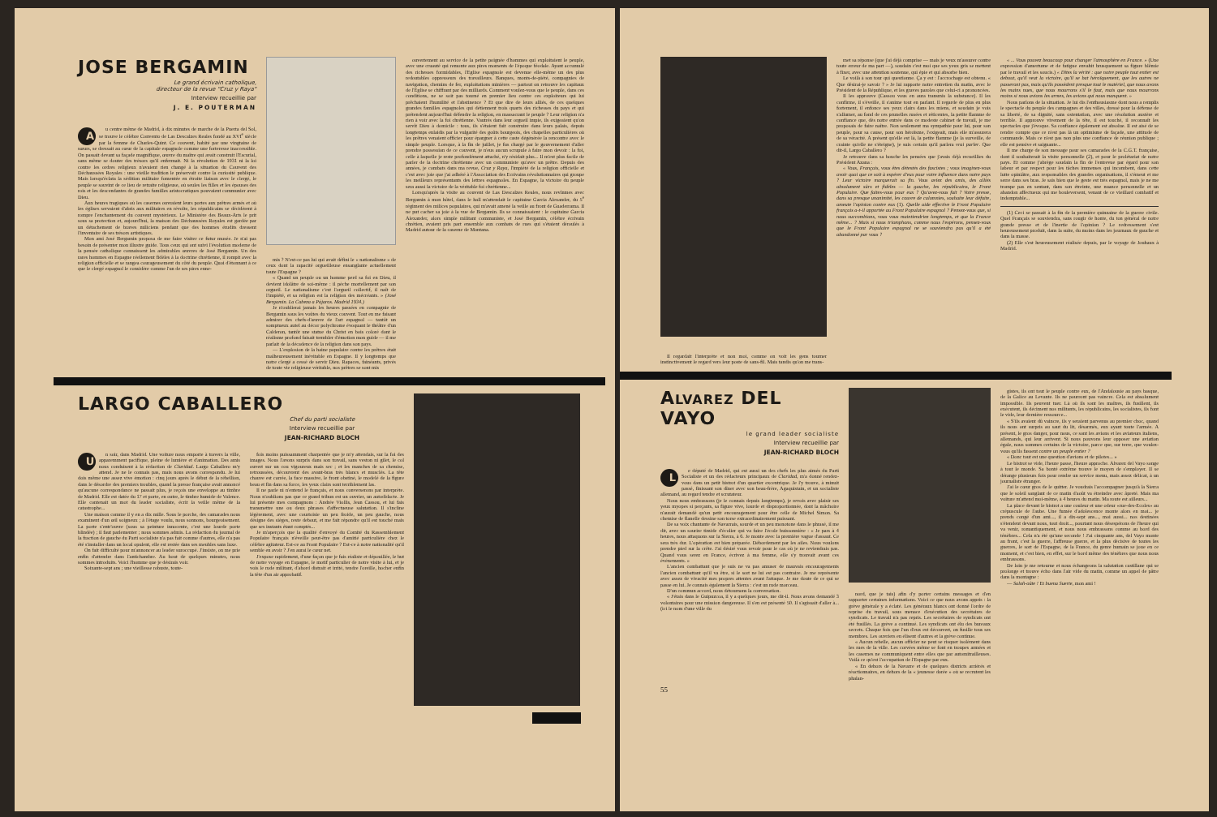JOSE BERGAMIN
Le grand écrivain catholique,
directeur de la revue "Cruz y Raya"
Interview recueillie par
J. E. POUTERMAN
Au centre même de Madrid, à dix minutes de marche de la Puerta del Sol, se trouve le célèbre Convento de Las Descalzes Reales fondé au XVI<sup>e</sup> siècle par la femme de Charles-Quint. Ce couvent, habité par une vingtaine de sœurs, se dressait au cœur de la capitale espagnole comme une forteresse inaccessible. On passait devant sa façade magnifique, œuvre du maître qui avait construit l'Escurial, sans même se douter des trésors qu'il enfermait. Ni la révolution de 1931 ni la loi contre les ordres religieux n'avaient rien changé à la situation du Couvent des Déchaussées Royales : une vieille tradition le préservait contre la curiosité publique. Mais lorsqu'éclata la sédition militaire fomentée en étroite liaison avec le clergé, le peuple se souvint de ce lieu de retraite religieuse, où seules les filles et les épouses des rois et les descendantes de grandes familles aristocratiques pouvaient communier avec Dieu.
Aux heures tragiques où les casernes ouvraient leurs portes aux prêtres armés et où les églises servaient d'abris aux militaires en révolte, les républicains se décidèrent à rompre l'enchantement du couvent mystérieux. Le Ministère des Beaux-Arts le prit sous sa protection et, aujourd'hui, la maison des Déchaussées Royales est gardée par un détachement de braves miliciens pendant que des hommes érudits dressent l'inventaire de ses trésors artistiques.
Mon ami José Bergamin proposa de me faire visiter ce futur musée. Je n'ai pas besoin de présenter mon illustre guide. Tous ceux qui ont suivi l'évolution moderne de la pensée catholique connaissent les admirables œuvres de José Bergamin. Un des rares hommes en Espagne réellement fidèles à la doctrine chrétienne, il rompit avec la religion officielle et se rangea courageusement du côté du peuple. Quoi d'étonnant à ce que le clergé espagnol le considère comme l'un de ses pires enne-
mis ? N'est-ce pas lui qui avait défini le « nationalisme » de ceux dont la rapacité orgueilleuse ensanglante actuellement toute l'Espagne ?
« Quand un peuple ou un homme perd sa foi en Dieu, il devient idolâtre de soi-même : il pèche mortellement par son orgueil. Le nationalisme c'est l'orgueil collectif, il naît de l'impiété, et sa religion est la religion des mécréants. » (José Bergamin. La Cabeza a Pájaros. Madrid 1934.)
Je n'oublierai jamais les heures passées en compagnie de Bergamin sous les voûtes du vieux couvent. Tout en me faisant admirer des chefs-d'œuvre de l'art espagnol — tantôt un somptueux autel au décor polychrome évoquant le théâtre d'un Calderon, tantôt une statue du Christ en bois coloré dont le réalisme profond faisait trembler d'émotion mon guide — il me parlait de la décadence de la religion dans son pays.
— L'explosion de la haine populaire contre les prêtres était malheureusement inévitable en Espagne. Il y longtemps que notre clergé a cessé de servir Dieu. Rapaces, fainéants, privés de toute vie religieuse véritable, nos prêtres se sont mis
ouvertement au service de la petite poignée d'hommes qui exploitaient le peuple, avec une cruauté qui remonte aux pires moments de l'époque féodale. Ayant accumulé des richesses formidables, l'Eglise espagnole est devenue elle-même un des plus redoutables oppresseurs des travailleurs. Banques, monts-de-piété, compagnies de navigation, chemins de fer, exploitations minières — partout on retrouve les capitaux de l'Eglise se chiffrant par des milliards. Comment voulez-vous que le peuple, dans ces conditions, ne se soit pas tourné en premier lieu contre ces exploiteurs qui lui prêchaient l'humilité et l'abstinence ? Et que dire de leurs alliés, de ces quelques grandes familles espagnoles qui détiennent trois quarts des richesses du pays et qui prétendent aujourd'hui défendre la religion, en massacrant le peuple ? Leur religion n'a rien à voir avec la foi chrétienne. Vautrés dans leur orgueil impie, ils exigeaient qu'on servît Dieu à domicile : tous, ils s'étaient fait construire dans leurs palais, depuis longtemps enlaidis par la vulgarité des goûts bourgeois, des chapelles particulières où les prêtres venaient officier pour épargner à cette caste dégénérée la rencontre avec le simple peuple. Lorsque, à la fin de juillet, je fus chargé par le gouvernement d'aller prendre possession de ce couvent, je n'eus aucun scrupule à faire mon devoir : la foi, celle à laquelle je reste profondément attaché, n'y résidait plus... Il m'est plus facile de parler de la doctrine chrétienne avec un communiste qu'avec un prêtre. Depuis des années, je combats dans ma revue, Cruz y Raya, l'impiété de la religion officielle et c'est avec joie que j'ai adhéré à l'Association des Ecrivains révolutionnaires qui groupe les meilleurs représentants des lettres espagnoles. En Espagne, la victoire du peuple sera aussi la victoire de la véritable foi chrétienne...
Lorsqu'après la visite au couvent de Las Descalzes Reales, nous revînmes avec Bergamin à mon hôtel, dans le hall m'attendait le capitaine Garcia Alexander, du 5<sup>e</sup> régiment des milices populaires, qui m'avait amené la veille au front de Guaderrama. Il ne put cacher sa joie à la vue de Bergamin. Ils se connaissaient : le capitaine Garcia Alexander, alors simple militant communiste, et José Bergamin, célèbre écrivain chrétien, avaient pris part ensemble aux combats de rues qui s'étaient déroulés à Madrid autour de la caserne de Montana.
LARGO CABALLERO
Chef du parti socialiste
Interview recueillie par
JEAN-RICHARD BLOCH
Un soir, dans Madrid. Une voiture nous emporte à travers la ville, apparemment pacifique, pleine de lumière et d'animation. Des amis nous conduisent à la rédaction de Claridad. Largo Caballero m'y attend. Je ne le connais pas, mais nous avons correspondu. Je lui dois même une assez vive émotion : cinq jours après le début de la rébellion, dans le désordre des premiers troubles, quand la presse française avait annoncé qu'aucune correspondance ne passait plus, je reçois une enveloppe au timbre de Madrid. Elle est datée du 17 et porte, en outre, le timbre humide de Valence. Elle contenait un mot du leader socialiste, écrit la veille même de la catastrophe...
Une maison comme il y en a dix mille. Sous le porche, des camarades nous examinent d'un œil soigneux ; à l'étage voulu, nous sonnons, bourgeoisement. La porte s'entr'ouvre (sous sa peinture innocente, c'est une lourde porte blindée) ; il faut parlementer ; nous sommes admis. La rédaction du journal de la fraction de gauche du Parti socialiste n'a pas fait comme d'autres, elle n'a pas été s'installer dans un local opulent, elle est restée dans ses meubles sans luxe.
On fait difficulté pour m'annoncer au leader suroccupé. J'insiste, on me prie enfin d'attendre dans l'antichambre. Au bout de quelques minutes, nous sommes introduits. Voici l'homme que je désirais voir.
Soixante-sept ans ; une vieillesse robuste, toute-
fois moins puissamment charpentée que je m'y attendais, sur la foi des images. Nous l'avons surpris dans son travail, sans veston ni gilet, le col ouvert sur un cou vigoureux mais sec ; et les manches de sa chemise, retroussées, découvrent des avant-bras très blancs et musclés. La tête chauve est carrée, la face massive, le front obstiné, le modelé de la figure beau et fin dans sa force, les yeux clairs sont terriblement las.
Il ne parle ni n'entend le français, et nous converserons par interprète. Nous n'oublions pas que ce grand tribun est un ouvrier, un autodidacte. Je lui présente mes compagnons : Andrée Viollis, Jean Cassou, et lui fais transmettre une ou deux phrases d'affectueuse salutation. Il s'incline légèrement, avec une courtoisie un peu froide, un peu gauche, nous désigne des sièges, reste debout, et me fait répondre qu'il est touché mais que ses instants étant comptés...
Je m'aperçois que la qualité d'envoyé du Comité du Rassemblement Populaire français n'éveille peut-être pas d'amitié particulière chez le célèbre agitateur. Est-ce au Front Populaire ? Est-ce à notre nationalité qu'il semble en avoir ? J'en aurai le cœur net.
J'expose rapidement, d'une façon que je fais réaliste et dépouillée, le but de notre voyage en Espagne, le motif particulier de notre visite à lui, et je vois le rude militant, d'abord distrait et irrité, tendre l'oreille, hocher enfin la tête d'un air approbatif.
Il regardait l'interprète et non moi, comme on voit les gens tourner instinctivement le regard vers leur poste de sans-fil. Mais tandis qu'on me trans-
met sa réponse (que j'ai déjà comprise — mais je veux m'assurer contre toute erreur de ma part —), soudain c'est moi que ses yeux gris se mettent à fixer, avec une attention soutenue, qui épie et qui absorbe bien.
Le voilà à son tour qui questionne. Ça y est : l'accrochage est obtenu. « Que désirai-je savoir ? » Je lui rapporte notre entretien du matin, avec le Président de la République, et les graves paroles que celui-ci a prononcées.
Il les approuve (Cassou vous en aura transmis la substance). Il les confirme, il s'éveille, il s'anime tout en parlant. Il regarde de plus en plus fortement, il enfonce ses yeux clairs dans les miens, et soudain je vois s'allumer, au fond de ces prunelles rusées et réticentes, la petite flamme de confiance que, dès notre entrée dans ce modeste cabinet de travail, je me proposais de faire naître. Non seulement ma sympathie pour lui, pour son peuple, pour sa cause, pour son héroïsme, l'exigeait, mais elle m'assurera de sa véracité. A présent qu'elle est là, la petite flamme (je la surveille, de crainte qu'elle ne s'éteigne), je suis certain qu'il parlera vrai parler. Que dit-il, Largo Caballero ?
Je retrouve dans sa bouche les pensées que j'avais déjà recueillies du Président Azana :
« Vous, Français, vous êtes détestés des fascistes ; vous imaginez-vous avoir quoi que ce soit à espérer d'eux pour votre influence dans notre pays ? Leur victoire marquerait sa fin. Vous aviez des amis, des alliés absolument sûrs et fidèles — la gauche, les républicains, le Front Populaire. Que faites-vous pour eux ? Qu'avez-vous fait ? Votre presse, dans sa presque unanimité, les couvre de calomnies, souhaite leur défaite, ameute l'opinion contre eux (1). Quelle aide effective le Front Populaire français a-t-il apportée au Front Populaire espagnol ? Pensez-vous que, si nous succombions, vous vous maintiendriez longtemps, et que la France même... ? Mais si nous triomphons, comme nous l'espérons, pensez-vous que le Front Populaire espagnol ne se souviendra pas qu'il a été abandonné par vous ?
« ... Vous pouvez beaucoup pour changer l'atmosphère en France. » (Une expression d'amertume et de fatigue envahit brusquement sa figure blêmie par le travail et les soucis.) « Dites la vérité : que notre peuple tout entier est debout, qu'il veut la victoire, qu'il se bat héroïquement, que les autres ne passeront pas, mais qu'ils possèdent presque tout le matériel, que nous avons les mains nues, que nous mourrons s'il le faut, mais que nous mourrons moins si nous avions les armes, les avions qui nous manquent. »
Nous parlons de la situation. Je lui dis l'enthousiasme dont nous a remplis le spectacle du peuple des campagnes et des villes, dressé pour la défense de sa liberté, de sa dignité, sans ostentation, avec une résolution austère et terrible. Il approuve vivement de la tête, il est touché, il reconnaît les spectacles que j'évoque. Sa confiance également est absolue. Il est aisé de se rendre compte que ce n'est pas là un optimisme de façade, une attitude de commande. Mais ce n'est pas non plus une confiance de réunion publique ; elle est pensive et saignante...
Il me charge de son message pour ses camarades de la C.G.T. française, dont il souhaiterait la visite personnelle (2), et pour le prolétariat de notre pays. Et comme j'abrège soudain la fin de l'entrevue par égard pour son labeur et par respect pour les tâches immenses qui incombent, dans cette lutte opiniâtre, aux responsables des grandes organisations, il s'émeut et me serre dans ses bras. Je sais bien que le geste est très espagnol, mais je ne me trompe pas en sentant, dans son étreinte, une nuance personnelle et un abandon affectueux qui me bouleversent, venant de ce vieillard combatif et indomptable...
(1) Ceci se passait à la fin de la première quinzaine de la guerre civile. Quel Français se souviendra, sans rougir de honte, du ton général de notre grande presse et de l'inertie de l'opinion ? Le redressement s'est heureusement produit, dans la suite, du moins dans les journaux de gauche et dans la masse.
(2) Elle s'est heureusement réalisée depuis, par le voyage de Jouhaux à Madrid.
ALVAREZ DEL VAYO
le grand leader socialiste
Interview recueillie par
JEAN-RICHARD BLOCH
Le député de Madrid, qui est aussi un des chefs les plus aimés du Parti Socialiste et un des rédacteurs principaux de Claridad, m'a donné rendez-vous dans un petit bistrot d'un quartier excentrique. Je l'y trouve, à minuit passé, finissant son dîner avec son beau-frère, Agaquistain, et un socialiste allemand, au regard tendre et scrutateur.
Nous nous embrassons (je le connais depuis longtemps), je revois avec plaisir ses yeux myopes si perçants, sa figure vive, lourde et disproportionnée, dont la mâchoire n'aurait demandé qu'un petit encouragement pour être celle de Michel Simon. Sa chemise de flanelle dessine son torse extraordinairement puissant.
De sa voix chantante de Navarrais, sourde et un peu monotone dans le phrasé, il me dit, avec un sourire timide d'écolier qui va faire l'école buissonnière : « Je pars à 4 heures, nous attaquons sur la Sierra, à 6. Je monte avec la première vague d'assaut. Ce sera très dur. L'opération est bien préparée. Débordement par les ailes. Nous voulons prendre pied sur la crête. J'ai désiré vous revoir pour le cas où je ne reviendrais pas. Quand vous serez en France, écrivez à ma femme, elle s'y trouvait avant ces événements. »
L'ancien combattant que je suis ne va pas amuser de mauvais encouragements l'ancien combattant qu'il va être, si le sort ne lui est pas contraire. Je me représente avec assez de vivacité mes propres attentes avant l'attaque. Je me doute de ce qui se passe en lui. Je connais également la Sierra : c'est un rude morceau.
D'un commun accord, nous détournons la conversation.
« J'étais dans le Guipuzcoa, il y a quelques jours, me dit-il. Nous avons demandé 3 volontaires pour une mission dangereuse. Il s'en est présenté 50. Il s'agissait d'aller à... (ici le nom d'une ville du
nord, que je tais) afin d'y porter certains messages et d'en rapporter certaines informations. Voici ce que nous avons appris : la grève générale y a éclaté. Les généraux blancs ont donné l'ordre de reprise du travail, sous menace d'exécution des secrétaires de syndicats. Le travail n'a pas repris. Les secrétaires de syndicats ont été fusillés. La grève a continué. Les syndicats ont élu des bureaux secrets. Chaque fois que l'un d'eux est découvert, on fusille tous ses membres. Les ouvriers en élisent d'autres et la grève continue.
« Aucun rebelle, aucun officier ne peut se risquer isolément dans les rues de la ville. Les corvées même se font en troupes armées et les casernes ne communiquent entre elles que par automitrailleuses. Voilà ce qu'est l'occupation de l'Espagne par eux.
« En dehors de la Navarre et de quelques districts arriérés et réactionnaires, en dehors de la « jeunesse dorée » où se recrutent les phalan-
gistes, ils ont tout le peuple contre eux, de l'Andalousie au pays basque, de la Galice au Levante. Ils ne pourront pas vaincre. Cela est absolument impossible. Ils peuvent tuer. Là où ils sont les maîtres, ils fusillent, ils exécutent, ils déciment nos militants, les républicains, les socialistes, ils font le vide, leur dernière ressource...
« S'ils avaient dû vaincre, ils y seraient parvenus au premier choc, quand ils nous ont surpris au saut du lit, désarmés, eux ayant toute l'armée. A présent, le gros danger, pour nous, ce sont les avions et les aviateurs italiens, allemands, qui leur arrivent. Si nous pouvons leur opposer une aviation égale, nous sommes certains de la victoire, parce que, sur terre, que voulez-vous qu'ils fassent contre un peuple entier ?
« Donc tout est une question d'avions et de pilotes... »
Le bistrot se vide, l'heure passe, l'heure approche. Alvarez del Vayo songe à tout le monde. Sa bonté extrême trouve le moyen de s'employer. Il se dérange plusieurs fois pour rendre un service menu, mais assez délicat, à un journaliste étranger.
J'ai le cœur gros de le quitter. Je voudrais l'accompagner jusqu'à la Sierra que le soleil sanglant de ce matin d'août va étreindre avec âpreté. Mais ma voiture m'attend moi-même, à 4 heures du matin. Ma route est ailleurs...
La place devant le bistrot a une couleur et une odeur «rue-des-Ecoles» au crépuscule de l'aube. Une fumée d'adolescence monte alors en moi... je prends congé d'un ami..., il a dix-sept ans..., moi aussi... nos destinées s'étendent devant nous, tout droit..., pourtant nous désespérons de l'heure qui va venir, romantiquement, et nous nous embrassons comme au bord des ténèbres... Cela n'a été qu'une seconde ! J'ai cinquante ans, del Vayo monte au front, c'est la guerre, l'affreuse guerre, et la plus décisive de toutes les guerres, le sort de l'Espagne, de la France, du genre humain se joue en ce moment, et c'est bien, en effet, sur le bord même des ténèbres que nous nous embrassons.
De loin je me retourne et nous échangeons la salutation castillane qui se prolonge et trouve écho dans l'air vide du matin, comme un appel de pâtre dans la montagne :
— Saloñ-oûte ! Et buena Suerte, mon ami !
55